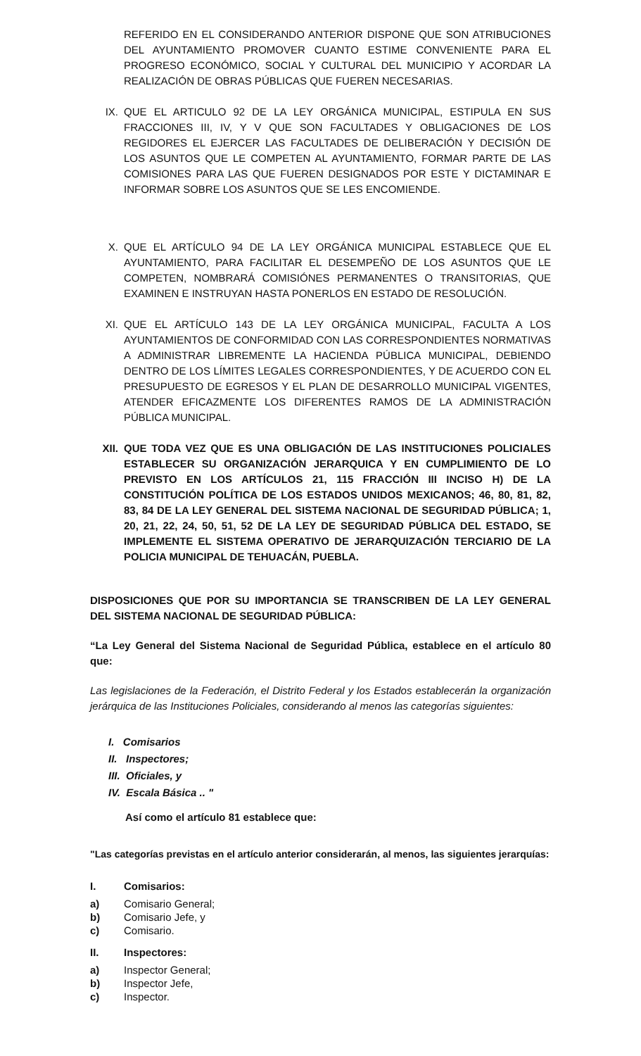REFERIDO EN EL CONSIDERANDO ANTERIOR DISPONE QUE SON ATRIBUCIONES DEL AYUNTAMIENTO PROMOVER CUANTO ESTIME CONVENIENTE PARA EL PROGRESO ECONÓMICO, SOCIAL Y CULTURAL DEL MUNICIPIO Y ACORDAR LA REALIZACIÓN DE OBRAS PÚBLICAS QUE FUEREN NECESARIAS.
IX. QUE EL ARTICULO 92 DE LA LEY ORGÁNICA MUNICIPAL, ESTIPULA EN SUS FRACCIONES III, IV, Y V QUE SON FACULTADES Y OBLIGACIONES DE LOS REGIDORES EL EJERCER LAS FACULTADES DE DELIBERACIÓN Y DECISIÓN DE LOS ASUNTOS QUE LE COMPETEN AL AYUNTAMIENTO, FORMAR PARTE DE LAS COMISIONES PARA LAS QUE FUEREN DESIGNADOS POR ESTE Y DICTAMINAR E INFORMAR SOBRE LOS ASUNTOS QUE SE LES ENCOMIENDE.
X. QUE EL ARTÍCULO 94 DE LA LEY ORGÁNICA MUNICIPAL ESTABLECE QUE EL AYUNTAMIENTO, PARA FACILITAR EL DESEMPEÑO DE LOS ASUNTOS QUE LE COMPETEN, NOMBRARÁ COMISIÓNES PERMANENTES O TRANSITORIAS, QUE EXAMINEN E INSTRUYAN HASTA PONERLOS EN ESTADO DE RESOLUCIÓN.
XI. QUE EL ARTÍCULO 143 DE LA LEY ORGÁNICA MUNICIPAL, FACULTA A LOS AYUNTAMIENTOS DE CONFORMIDAD CON LAS CORRESPONDIENTES NORMATIVAS A ADMINISTRAR LIBREMENTE LA HACIENDA PÚBLICA MUNICIPAL, DEBIENDO DENTRO DE LOS LÍMITES LEGALES CORRESPONDIENTES, Y DE ACUERDO CON EL PRESUPUESTO DE EGRESOS Y EL PLAN DE DESARROLLO MUNICIPAL VIGENTES, ATENDER EFICAZMENTE LOS DIFERENTES RAMOS DE LA ADMINISTRACIÓN PÚBLICA MUNICIPAL.
XII. QUE TODA VEZ QUE ES UNA OBLIGACIÓN DE LAS INSTITUCIONES POLICIALES ESTABLECER SU ORGANIZACIÓN JERARQUICA Y EN CUMPLIMIENTO DE LO PREVISTO EN LOS ARTÍCULOS 21, 115 FRACCIÓN III INCISO H) DE LA CONSTITUCIÓN POLÍTICA DE LOS ESTADOS UNIDOS MEXICANOS; 46, 80, 81, 82, 83, 84 DE LA LEY GENERAL DEL SISTEMA NACIONAL DE SEGURIDAD PÚBLICA; 1, 20, 21, 22, 24, 50, 51, 52 DE LA LEY DE SEGURIDAD PÚBLICA DEL ESTADO, SE IMPLEMENTE EL SISTEMA OPERATIVO DE JERARQUIZACIÓN TERCIARIO DE LA POLICIA MUNICIPAL DE TEHUACÁN, PUEBLA.
DISPOSICIONES QUE POR SU IMPORTANCIA SE TRANSCRIBEN DE LA LEY GENERAL DEL SISTEMA NACIONAL DE SEGURIDAD PÚBLICA:
“La Ley General del Sistema Nacional de Seguridad Pública, establece en el artículo 80 que:
Las legislaciones de la Federación, el Distrito Federal y los Estados establecerán la organización jerárquica de las Instituciones Policiales, considerando al menos las categorías siguientes:
I. Comisarios
II. Inspectores;
III. Oficiales, y
IV. Escala Básica .. "
Así como el artículo 81 establece que:
"Las categorías previstas en el artículo anterior considerarán, al menos, las siguientes jerarquías:
I. Comisarios:
a) Comisario General;
b) Comisario Jefe, y
c) Comisario.
II. Inspectores:
a) Inspector General;
b) Inspector Jefe,
c) Inspector.